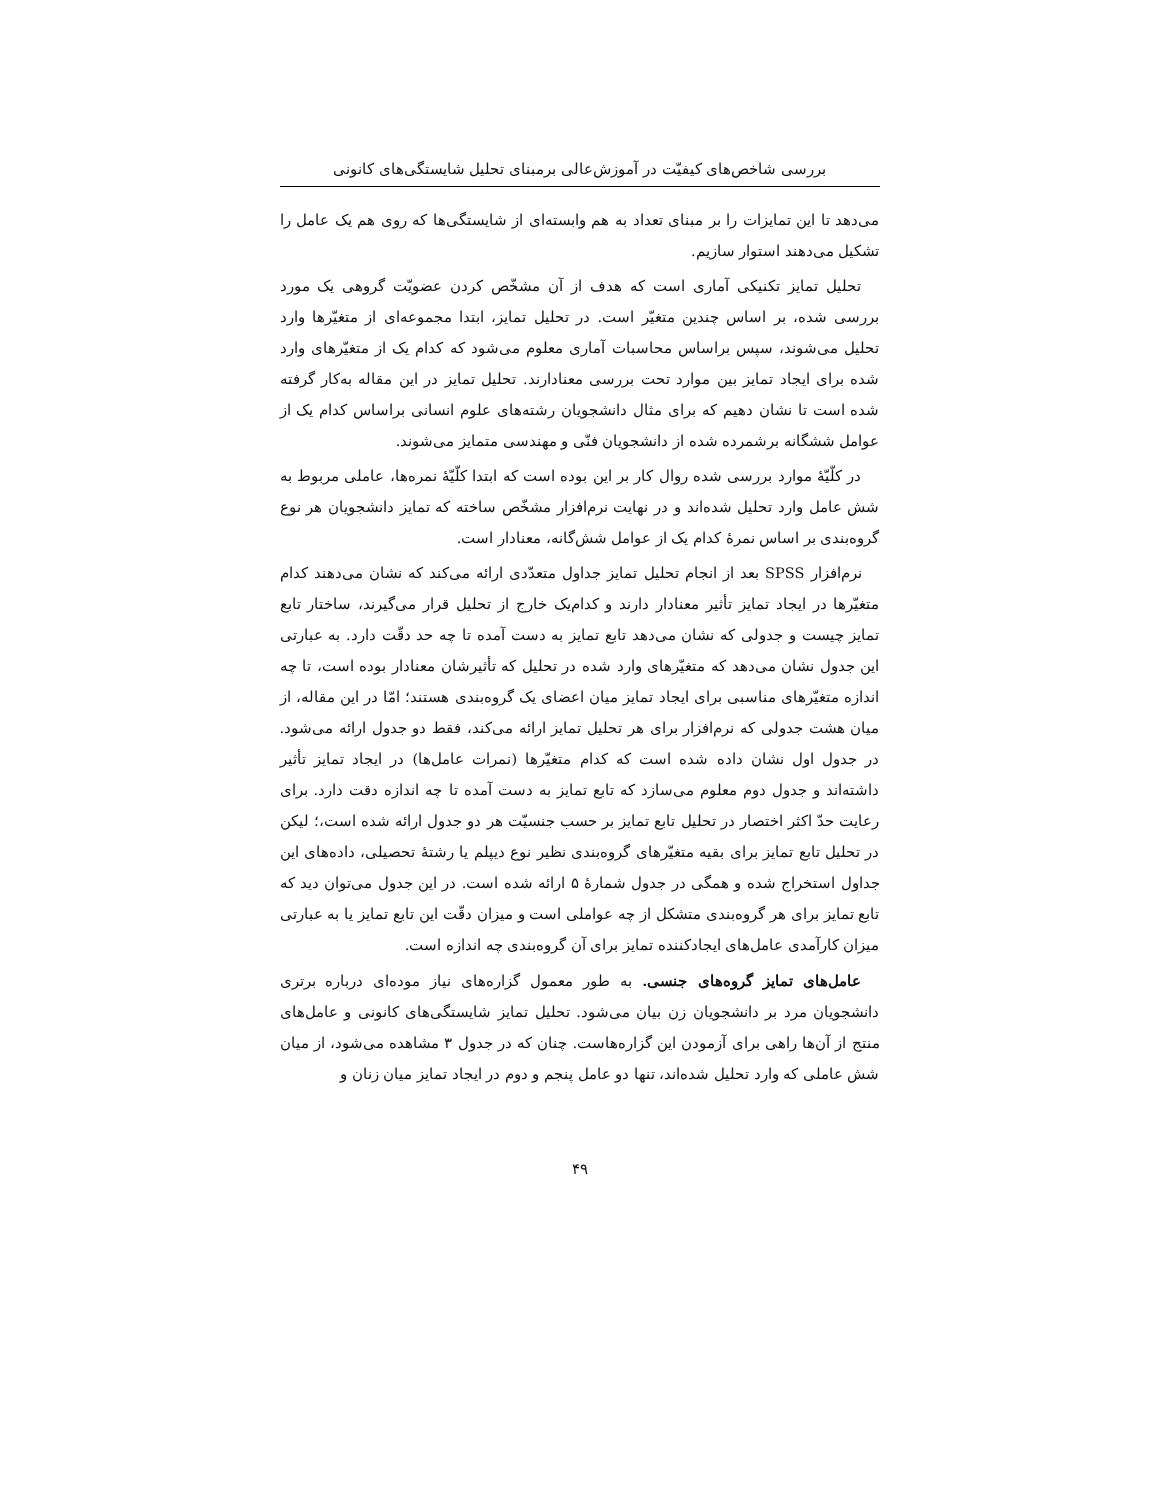بررسی شاخص‌های کیفیّت در آموزش‌عالی برمبنای تحلیل شایستگی‌های کانونی
می‌دهد تا این تمایزات را بر مبنای تعداد به هم وابسته‌ای از شایستگی‌ها که روی هم یک عامل را تشکیل می‌دهند استوار سازیم.
تحلیل تمایز تکنیکی آماری است که هدف از آن مشخّص کردن عضویّت گروهی یک مورد بررسی شده، بر اساس چندین متغیّر است. در تحلیل تمایز، ابتدا مجموعه‌ای از متغیّرها وارد تحلیل می‌شوند، سپس براساس محاسبات آماری معلوم می‌شود که کدام یک از متغیّرهای وارد شده برای ایجاد تمایز بین موارد تحت بررسی معنادارند. تحلیل تمایز در این مقاله به‌کار گرفته شده است تا نشان دهیم که برای مثال دانشجویان رشته‌های علوم انسانی براساس کدام یک از عوامل ششگانه برشمرده شده از دانشجویان فنّی و مهندسی متمایز می‌شوند.
در کلّیّهٔ موارد بررسی شده روال کار بر این بوده است که ابتدا کلّیّهٔ نمره‌ها، عاملی مربوط به شش عامل وارد تحلیل شده‌اند و در نهایت نرم‌افزار مشخّص ساخته که تمایز دانشجویان هر نوع گروه‌بندی بر اساس نمرهٔ کدام یک از عوامل شش‌گانه، معنادار است.
نرم‌افزار SPSS بعد از انجام تحلیل تمایز جداول متعدّدی ارائه می‌کند که نشان می‌دهند کدام متغیّرها در ایجاد تمایز تأثیر معنادار دارند و کدام‌یک خارج از تحلیل قرار می‌گیرند، ساختار تابع تمایز چیست و جدولی که نشان می‌دهد تابع تمایز به دست آمده تا چه حد دقّت دارد. به عبارتی این جدول نشان می‌دهد که متغیّرهای وارد شده در تحلیل که تأثیرشان معنادار بوده است، تا چه اندازه متغیّرهای مناسبی برای ایجاد تمایز میان اعضای یک گروه‌بندی هستند؛ امّا در این مقاله، از میان هشت جدولی که نرم‌افزار برای هر تحلیل تمایز ارائه می‌کند، فقط دو جدول ارائه می‌شود. در جدول اول نشان داده شده است که کدام متغیّرها (نمرات عامل‌ها) در ایجاد تمایز تأثیر داشته‌اند و جدول دوم معلوم می‌سازد که تابع تمایز به دست آمده تا چه اندازه دقت دارد. برای رعایت حدّ اکثر اختصار در تحلیل تابع تمایز بر حسب جنسیّت هر دو جدول ارائه شده است،؛ لیکن در تحلیل تابع تمایز برای بقیه متغیّرهای گروه‌بندی نظیر نوع دیپلم یا رشتهٔ تحصیلی، داده‌های این جداول استخراج شده و همگی در جدول شمارهٔ ۵ ارائه شده است. در این جدول می‌توان دید که تابع تمایز برای هر گروه‌بندی متشکل از چه عواملی است و میزان دقّت این تابع تمایز یا به عبارتی میزان کارآمدی عامل‌های ایجادکننده تمایز برای آن گروه‌بندی چه اندازه است.
عامل‌های تمایز گروه‌های جنسی. به طور معمول گزاره‌های نیاز موده‌ای درباره برتری دانشجویان مرد بر دانشجویان زن بیان می‌شود. تحلیل تمایز شایستگی‌های کانونی و عامل‌های منتج از آن‌ها راهی برای آزمودن این گزاره‌هاست. چنان که در جدول ۳ مشاهده می‌شود، از میان شش عاملی که وارد تحلیل شده‌اند، تنها دو عامل پنجم و دوم در ایجاد تمایز میان زنان و
۴۹